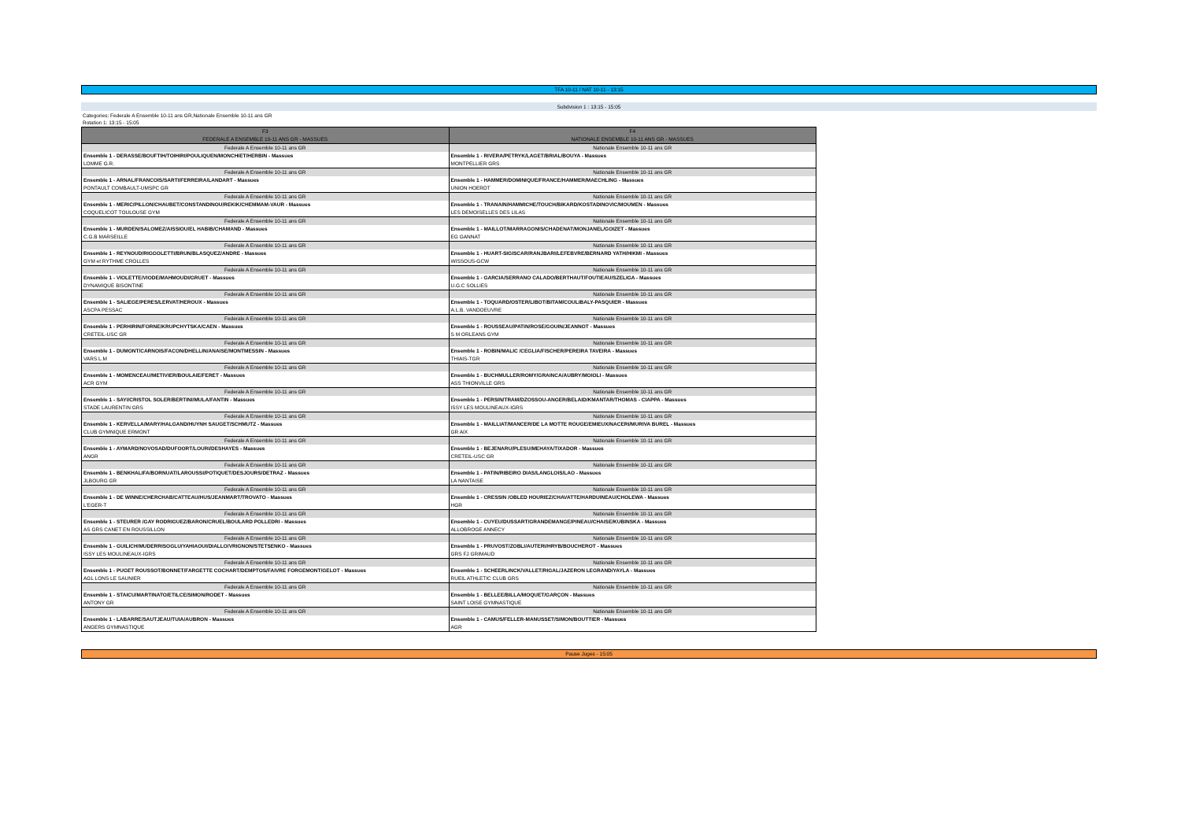TFA 10-11 / NAT 10-11 - 13:15
Subdvision 1 : 13:15 - 15:05
Categories: Federale A Ensemble 10-11 ans GR,Nationale Ensemble 10-11 ans GR
Rotation 1: 13:15 - 15:05
| F3 FEDERALE A ENSEMBLE 10-11 ANS GR - MASSUES | F4 NATIONALE ENSEMBLE 10-11 ANS GR - MASSUES |
| --- | --- |
| Federale A Ensemble 10-11 ans GR | Nationale Ensemble 10-11 ans GR |
| Ensemble 1 - DERASSE/BOUFTIH/TOIHIRI/POULIQUEN/MONCHIET/HERBIN - Massues | Ensemble 1 - RIVERA/PETRYK/LAGET/BRIAL/BOUYA - Massues |
| LOMME G.R. | MONTPELLIER GRS |
| Federale A Ensemble 10-11 ans GR | Nationale Ensemble 10-11 ans GR |
| Ensemble 1 - ARNAL/FRANCOIS/SARTI/FERREIRA/LANDART - Massues | Ensemble 1 - HAMMER/DOMINIQUE/FRANCE/HAMMER/MAECHLING - Massues |
| PONTAULT COMBAULT-UMSPC GR | UNION HOERDT |
| Federale A Ensemble 10-11 ans GR | Nationale Ensemble 10-11 ans GR |
| Ensemble 1 - MERIC/PILLON/CHAUBET/CONSTANDINOU/REKIK/CHEMMAM-VAUR - Massues | Ensemble 1 - TRANAIN/HAMMICHE/TOUCH/BIKARD/KOSTADINOVIC/MOUMEN - Massues |
| COQUELICOT TOULOUSE GYM | LES DEMOISELLES DES LILAS |
| Federale A Ensemble 10-11 ans GR | Nationale Ensemble 10-11 ans GR |
| Ensemble 1 - MURDEN/SALOMEZ/AISSIOU/EL HABIB/CHAMAND - Massues | Ensemble 1 - MAILLOT/MARRAGONIS/CHADENAT/MONJANEL/GOIZET - Massues |
| C.G.B MARSEILLE | EG GANNAT |
| Federale A Ensemble 10-11 ans GR | Nationale Ensemble 10-11 ans GR |
| Ensemble 1 - REYNOUD/RIGGOLETTI/BRUN/BLASQUEZ/ANDRE - Massues | Ensemble 1 - HUART-SIGISCAR/RANJBARI/LEFEBVRE/BERNARD YATH/HIKMI - Massues |
| GYM et RYTHME CROLLES | WISSOUS-GCW |
| Federale A Ensemble 10-11 ans GR | Nationale Ensemble 10-11 ans GR |
| Ensemble 1 - VIOLETTE/VIODE/MAHMOUDI/GRUET - Massues | Ensemble 1 - GARCIA/SERRANO CALADO/BERTHAUT/FOUTIEAU/SZELIGA - Massues |
| DYNAMIQUE BISONTINE | U.G.C SOLLIES |
| Federale A Ensemble 10-11 ans GR | Nationale Ensemble 10-11 ans GR |
| Ensemble 1 - SALIEGE/PERES/LERVAT/HEROUX - Massues | Ensemble 1 - TOQUARD/OSTER/LIBOT/BITAM/COULIBALY-PASQUIER - Massues |
| ASCPA PESSAC | A.L.B. VANDOEUVRE |
| Federale A Ensemble 10-11 ans GR | Nationale Ensemble 10-11 ans GR |
| Ensemble 1 - PERHIRIN/FORNE/KRUPCHYTSKA/CAEN - Massues | Ensemble 1 - ROUSSEAU/PATIN/ROSE/GOUIN/JEANNOT - Massues |
| CRETEIL-USC GR | S M ORLEANS GYM |
| Federale A Ensemble 10-11 ans GR | Nationale Ensemble 10-11 ans GR |
| Ensemble 1 - DUMONT/CARNOIS/FACON/DHELLIN/ANAISE/MONTMESSIN - Massues | Ensemble 1 - ROBIN/MALIC /CEGLIA/FISCHER/PEREIRA TAVEIRA - Massues |
| VARS L.M | THIAIS-TGR |
| Federale A Ensemble 10-11 ans GR | Nationale Ensemble 10-11 ans GR |
| Ensemble 1 - MOMENCEAU/METIVIER/BOULAIE/FERET - Massues | Ensemble 1 - BUCHMULLER/ROMY/GRAINCA/AUBRY/MOIOLI - Massues |
| ACR GYM | ASS THIONVILLE GRS |
| Federale A Ensemble 10-11 ans GR | Nationale Ensemble 10-11 ans GR |
| Ensemble 1 - SAYI/CRISTOL SOLER/BERTINI/MULA/FANTIN - Massues | Ensemble 1 - PERSIN/TRAM/DZOSSOU-ANGER/BELAID/KMANTAR/THOMAS - CIAPPA - Massues |
| STADE LAURENTIN GRS | ISSY LES MOULINEAUX-IGRS |
| Federale A Ensemble 10-11 ans GR | Nationale Ensemble 10-11 ans GR |
| Ensemble 1 - KERVELLA/MARY/HALGAND/HUYNH SAUGET/SCHMUTZ - Massues | Ensemble 1 - MAILLIAT/MANCER/DE LA MOTTE ROUGE/EMIEUX/NACERI/MURIVA BUREL - Massues |
| CLUB GYMNIQUE ERMONT | GR AIX |
| Federale A Ensemble 10-11 ans GR | Nationale Ensemble 10-11 ans GR |
| Ensemble 1 - AYMARD/NOVOSAD/DUFOORT/LOURI/DESHAYES - Massues | Ensemble 1 - BEJENARU/PLESU/MEHAYA/TIXADOR - Massues |
| ANGR | CRETEIL-USC GR |
| Federale A Ensemble 10-11 ans GR | Nationale Ensemble 10-11 ans GR |
| Ensemble 1 - BENKHALIFA/BORNUAT/LAROUSSI/POTIQUET/DESJOURS/DETRAZ - Massues | Ensemble 1 - PATIN/RIBEIRO DIAS/LANGLOIS/LAO - Massues |
| JLBOURG GR | LA NANTAISE |
| Federale A Ensemble 10-11 ans GR | Nationale Ensemble 10-11 ans GR |
| Ensemble 1 - DE WINNE/CHERCHAB/CATTEAU/HUS/JEANMART/TROVATO - Massues | Ensemble 1 - CRESSIN /OBLED HOURIEZ/CHAVATTE/HARDUINEAU/CHOLEWA - Massues |
| L'EGER-T | HGR |
| Federale A Ensemble 10-11 ans GR | Nationale Ensemble 10-11 ans GR |
| Ensemble 1 - STEURER /GAY RODRIGUEZ/BARON/CRUEL/BOULARD POLLEDRI - Massues | Ensemble 1 - CUYEU/DUSSART/GRANDEMANGE/PINEAU/CHAISE/KUBINSKA - Massues |
| AS GRS CANET EN ROUSSILLON | ALLOBROGE ANNECY |
| Federale A Ensemble 10-11 ans GR | Nationale Ensemble 10-11 ans GR |
| Ensemble 1 - GUILICH/MUDERRISOGLU/YAHIAOUI/DIALLO/VRIGNON/STETSENKO - Massues | Ensemble 1 - PRUVOST/ZOBLI/AUTERI/HRYB/BOUCHEROT - Massues |
| ISSY LES MOULINEAUX-IGRS | GRS FJ GRIMAUD |
| Federale A Ensemble 10-11 ans GR | Nationale Ensemble 10-11 ans GR |
| Ensemble 1 - PUGET ROUSSOT/BONNET/FARGETTE COCHART/DEMPTOS/FAIVRE FORGEMONT/GELOT - Massues | Ensemble 1 - SCHEERLINCK/VALLET/RIGAL/JAZERON LEGRAND/YAYLA - Massues |
| AGL LONS LE SAUNIER | RUEIL ATHLETIC CLUB GRS |
| Federale A Ensemble 10-11 ans GR | Nationale Ensemble 10-11 ans GR |
| Ensemble 1 - STAICU/MARTINATO/ETILCE/SIMON/RODET - Massues | Ensemble 1 - BELLEE/BILLA/MOQUET/GARÇON - Massues |
| ANTONY GR | SAINT LOISE GYMNASTIQUE |
| Federale A Ensemble 10-11 ans GR | Nationale Ensemble 10-11 ans GR |
| Ensemble 1 - LABARRE/SAUTJEAU/TUIA/AUBRON - Massues | Ensemble 1 - CAMUS/FELLER-MANUSSET/SIMON/BOUTTIER - Massues |
| ANGERS GYMNASTIQUE | AGR |
Pause Juges - 15:05